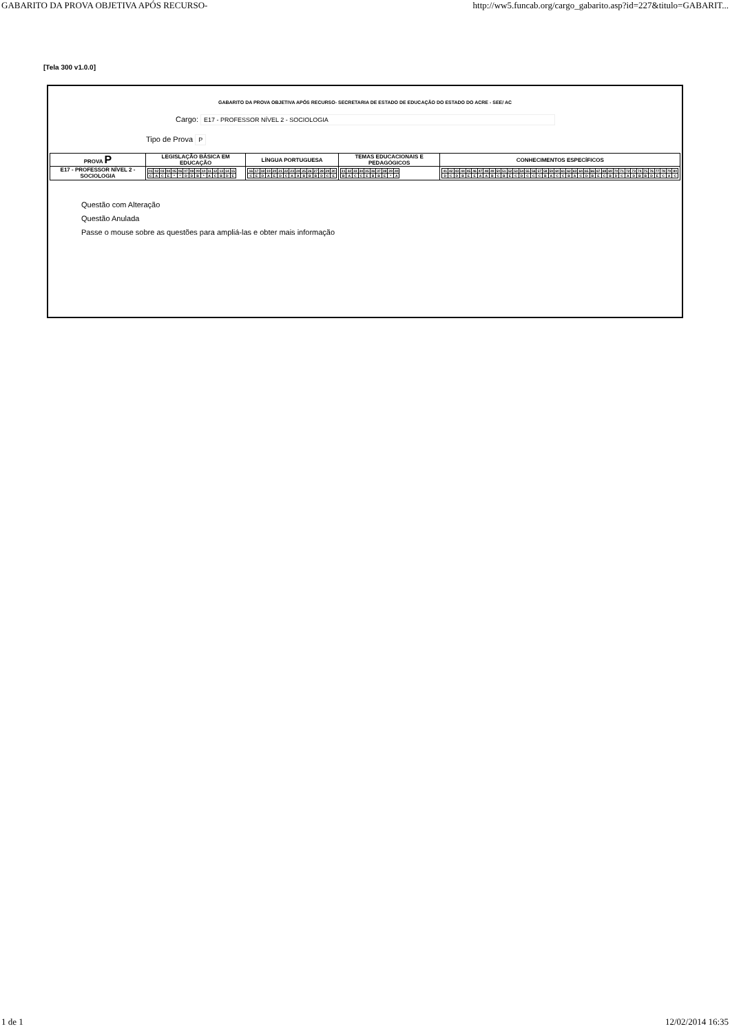GABARITO DA PROVA OBJETIVA APÓS RECURSO- http://ww5.funcab.org/cargo_gabarito.asp?id=227&titulo=GABARIT...
[Tela 300 v1.0.0]
GABARITO DA PROVA OBJETIVA APÓS RECURSO- SECRETARIA DE ESTADO DE EDUCAÇÃO DO ESTADO DO ACRE - SEE/ AC
Cargo: E17 - PROFESSOR NÍVEL 2 - SOCIOLOGIA
Tipo de Prova P
| PROVA P | LEGISLAÇÃO BÁSICA EM EDUCAÇÃO | LÍNGUA PORTUGUESA | TEMAS EDUCACIONAIS E PEDAGÓGICOS | CONHECIMENTOS ESPECÍFICOS |
| --- | --- | --- | --- | --- |
| E17 - PROFESSOR NÍVEL 2 - SOCIOLOGIA | / 01 / 02 / 03 / 04 / 05 / 06 / 07 / 08 / 09 / 10 / 11 / 12 / 13 / 14 / 15 / / C / A / C / E / * / * / D / D / B / * / A / C / B / D / E / | / 16 / 17 / 18 / 19 / 20 / 21 / 22 / 23 / 24 / 25 / 26 / 27 / 28 / 29 / 30 / / C / E / D / A / E / D / C / A / A / B / B / B / D / C / E / | / 31 / 32 / 33 / 34 / 35 / 36 / 37 / 38 / 39 / 40 / / B / A / C / C / E / B / B / E / * / A / | / 41 / 42 / 43 / 44 / 45 / 46 / 47 / 48 / 49 / 50 / 51 / 52 / 53 / 54 / 55 / 56 / 57 / 58 / 59 / 60 / 61 / 62 / 63 / 64 / 65 / 66 / 67 / 68 / 69 / 70 / 71 / 72 / 73 / 74 / 75 / 76 / 77 / 78 / 79 / 80 / / D / C / D / B / E / E / A / A / B / C / B / E / C / D / C / C / C / B / A / C / C / B / A / C / D / B / E / C / B / D / C / A / D / B / B / D / E / C / A / C / |
Questão com Alteração
Questão Anulada
Passe o mouse sobre as questões para ampliá-las e obter mais informação
1 de 1 12/02/2014 16:35